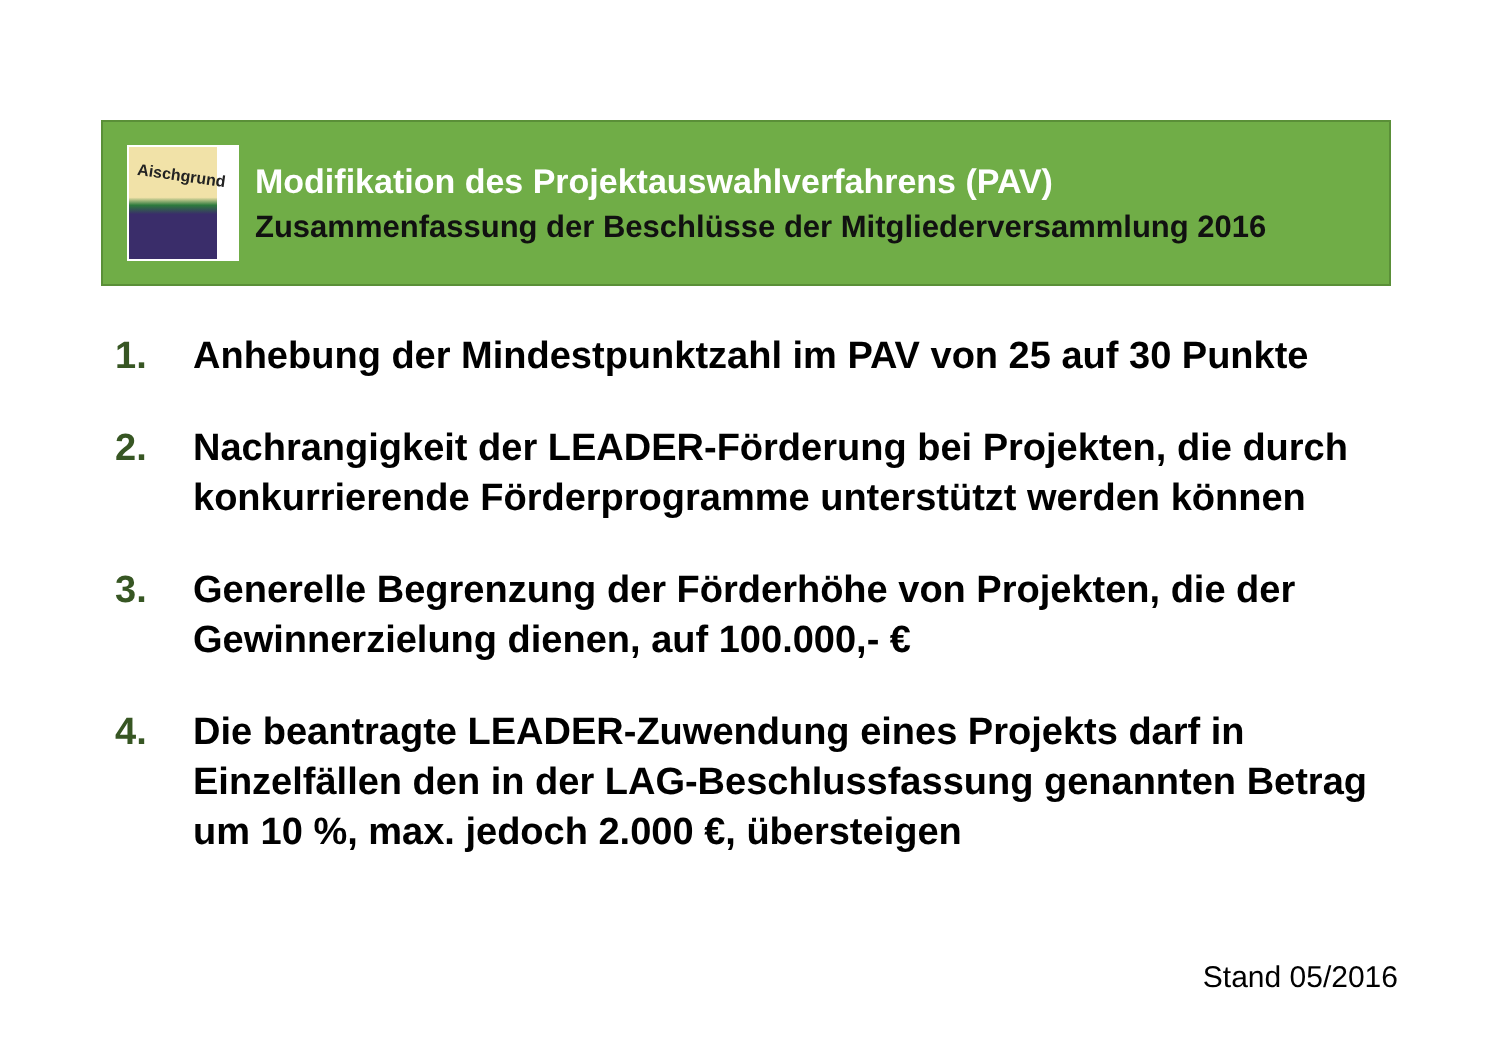Aischgrund
Modifikation des Projektauswahlverfahrens (PAV)
Zusammenfassung der Beschlüsse der Mitgliederversammlung 2016
1. Anhebung der Mindestpunktzahl im PAV von 25 auf 30 Punkte
2. Nachrangigkeit der LEADER-Förderung bei Projekten, die durch konkurrierende Förderprogramme unterstützt werden können
3. Generelle Begrenzung der Förderhöhe von Projekten, die der Gewinnerzielung dienen, auf 100.000,- €
4. Die beantragte LEADER-Zuwendung eines Projekts darf in Einzelfällen den in der LAG-Beschlussfassung genannten Betrag um 10 %, max. jedoch 2.000 €, übersteigen
Stand 05/2016